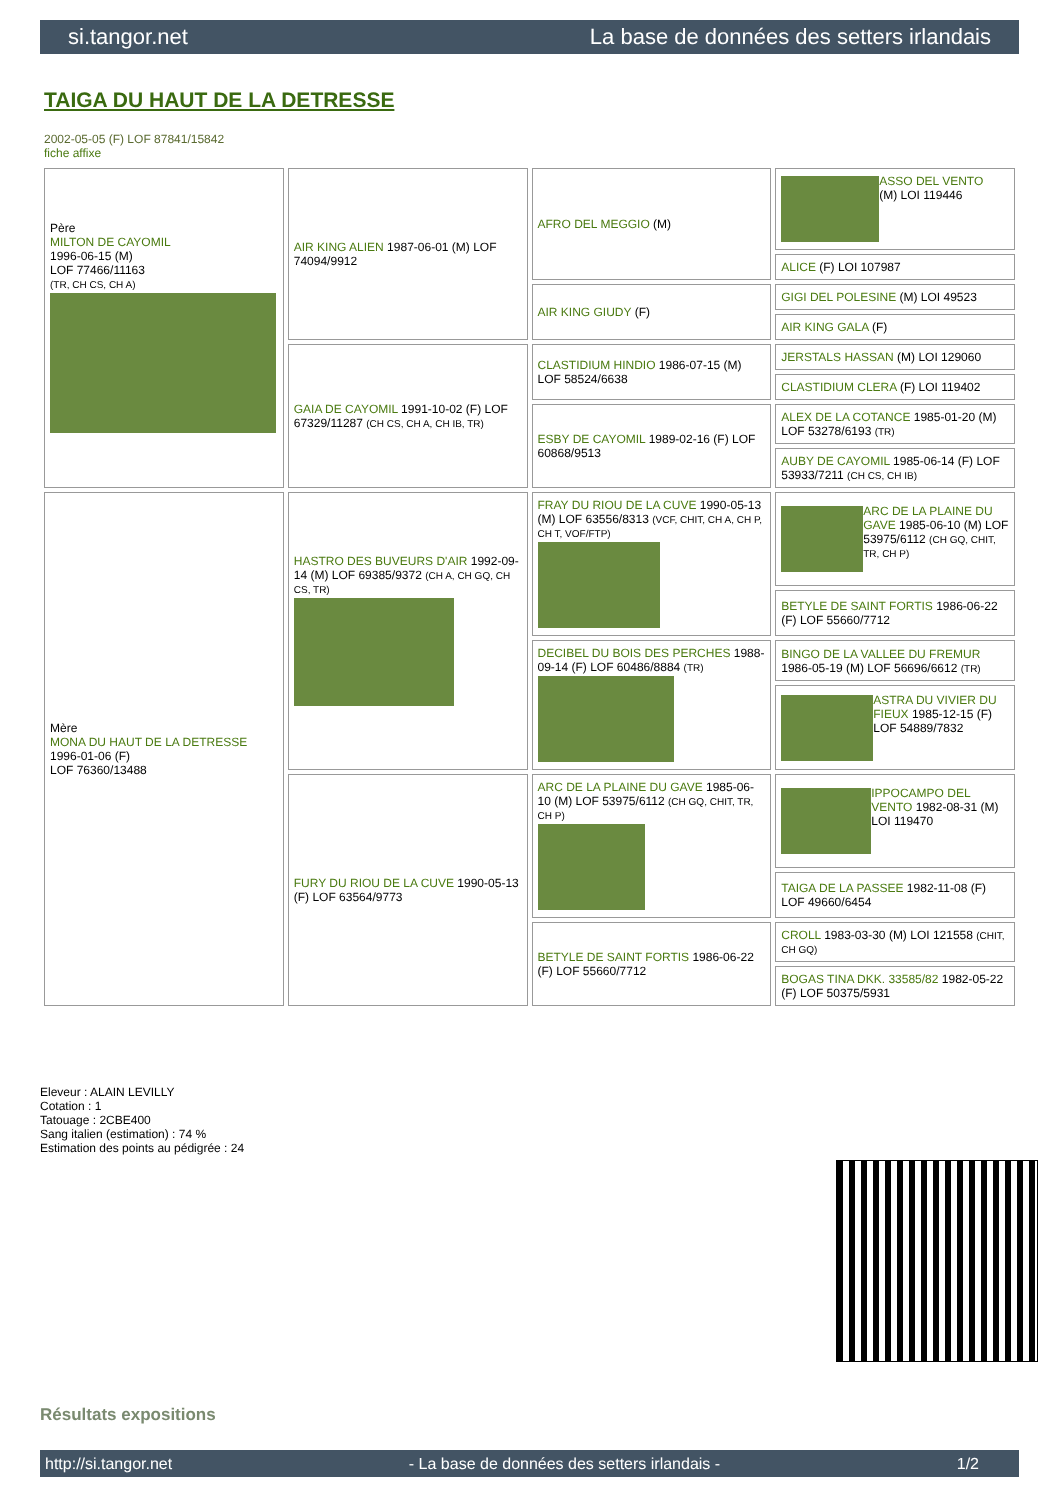si.tangor.net La base de données des setters irlandais
TAIGA DU HAUT DE LA DETRESSE
2002-05-05 (F) LOF 87841/15842
fiche affixe
| Père MILTON DE CAYOMIL 1996-06-15 (M) LOF 77466/11163 (TR, CH CS, CH A) | AIR KING ALIEN 1987-06-01 (M) LOF 74094/9912 | AFRO DEL MEGGIO (M) | ASSO DEL VENTO (M) LOI 119446 |
| | | | ALICE (F) LOI 107987 |
| | | AIR KING GIUDY (F) | GIGI DEL POLESINE (M) LOI 49523 |
| | | | AIR KING GALA (F) |
| | GAIA DE CAYOMIL 1991-10-02 (F) LOF 67329/11287 (CH CS, CH A, CH IB, TR) | CLASTIDIUM HINDIO 1986-07-15 (M) LOF 58524/6638 | JERSTALS HASSAN (M) LOI 129060 |
| | | | CLASTIDIUM CLERA (F) LOI 119402 |
| | | ESBY DE CAYOMIL 1989-02-16 (F) LOF 60868/9513 | ALEX DE LA COTANCE 1985-01-20 (M) LOF 53278/6193 (TR) |
| | | | AUBY DE CAYOMIL 1985-06-14 (F) LOF 53933/7211 (CH CS, CH IB) |
| Mère MONA DU HAUT DE LA DETRESSE 1996-01-06 (F) LOF 76360/13488 | HASTRO DES BUVEURS D'AIR 1992-09-14 (M) LOF 69385/9372 (CH A, CH GQ, CH CS, TR) | FRAY DU RIOU DE LA CUVE 1990-05-13 (M) LOF 63556/8313 (VCF, CHIT, CH A, CH P, CH T, VOF/FTP) | ARC DE LA PLAINE DU GAVE 1985-06-10 (M) LOF 53975/6112 (CH GQ, CHIT, TR, CH P) |
| | | | BETYLE DE SAINT FORTIS 1986-06-22 (F) LOF 55660/7712 |
| | | DECIBEL DU BOIS DES PERCHES 1988-09-14 (F) LOF 60486/8884 (TR) | BINGO DE LA VALLEE DU FREMUR 1986-05-19 (M) LOF 56696/6612 (TR) |
| | | | ASTRA DU VIVIER DU FIEUX 1985-12-15 (F) LOF 54889/7832 |
| | FURY DU RIOU DE LA CUVE 1990-05-13 (F) LOF 63564/9773 | ARC DE LA PLAINE DU GAVE 1985-06-10 (M) LOF 53975/6112 (CH GQ, CHIT, TR, CH P) | IPPOCAMPO DEL VENTO 1982-08-31 (M) LOI 119470 |
| | | | TAIGA DE LA PASSEE 1982-11-08 (F) LOF 49660/6454 |
| | | BETYLE DE SAINT FORTIS 1986-06-22 (F) LOF 55660/7712 | CROLL 1983-03-30 (M) LOI 121558 (CHIT, CH GQ) |
| | | | BOGAS TINA DKK. 33585/82 1982-05-22 (F) LOF 50375/5931 |
Eleveur : ALAIN LEVILLY
Cotation : 1
Tatouage : 2CBE400
Sang italien (estimation) : 74 %
Estimation des points au pédigrée : 24
Résultats expositions
http://si.tangor.net - La base de données des setters irlandais - 1/2